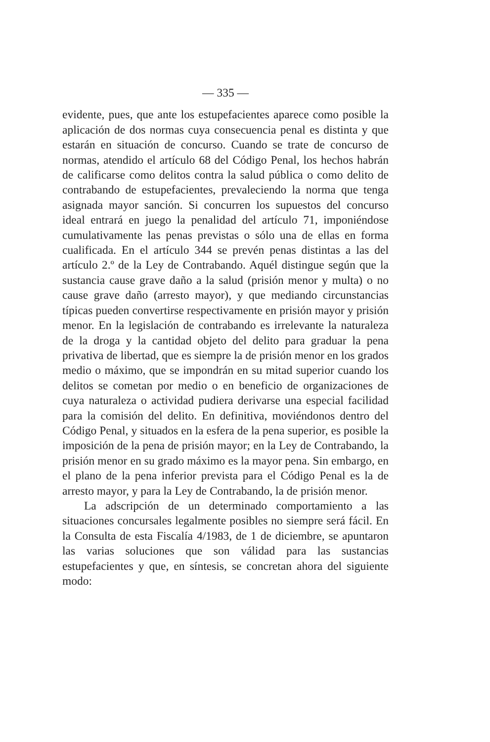— 335 —
evidente, pues, que ante los estupefacientes aparece como posible la aplicación de dos normas cuya consecuencia penal es distinta y que estarán en situación de concurso. Cuando se trate de concurso de normas, atendido el artículo 68 del Código Penal, los hechos habrán de calificarse como delitos contra la salud pública o como delito de contrabando de estupefacientes, prevaleciendo la norma que tenga asignada mayor sanción. Si concurren los supuestos del concurso ideal entrará en juego la penalidad del artículo 71, imponiéndose cumulativamente las penas previstas o sólo una de ellas en forma cualificada. En el artículo 344 se prevén penas distintas a las del artículo 2.º de la Ley de Contrabando. Aquél distingue según que la sustancia cause grave daño a la salud (prisión menor y multa) o no cause grave daño (arresto mayor), y que mediando circunstancias típicas pueden convertirse respectivamente en prisión mayor y prisión menor. En la legislación de contrabando es irrelevante la naturaleza de la droga y la cantidad objeto del delito para graduar la pena privativa de libertad, que es siempre la de prisión menor en los grados medio o máximo, que se impondrán en su mitad superior cuando los delitos se cometan por medio o en beneficio de organizaciones de cuya naturaleza o actividad pudiera derivarse una especial facilidad para la comisión del delito. En definitiva, moviéndonos dentro del Código Penal, y situados en la esfera de la pena superior, es posible la imposición de la pena de prisión mayor; en la Ley de Contrabando, la prisión menor en su grado máximo es la mayor pena. Sin embargo, en el plano de la pena inferior prevista para el Código Penal es la de arresto mayor, y para la Ley de Contrabando, la de prisión menor.
La adscripción de un determinado comportamiento a las situaciones concursales legalmente posibles no siempre será fácil. En la Consulta de esta Fiscalía 4/1983, de 1 de diciembre, se apuntaron las varias soluciones que son válidad para las sustancias estupefacientes y que, en síntesis, se concretan ahora del siguiente modo: